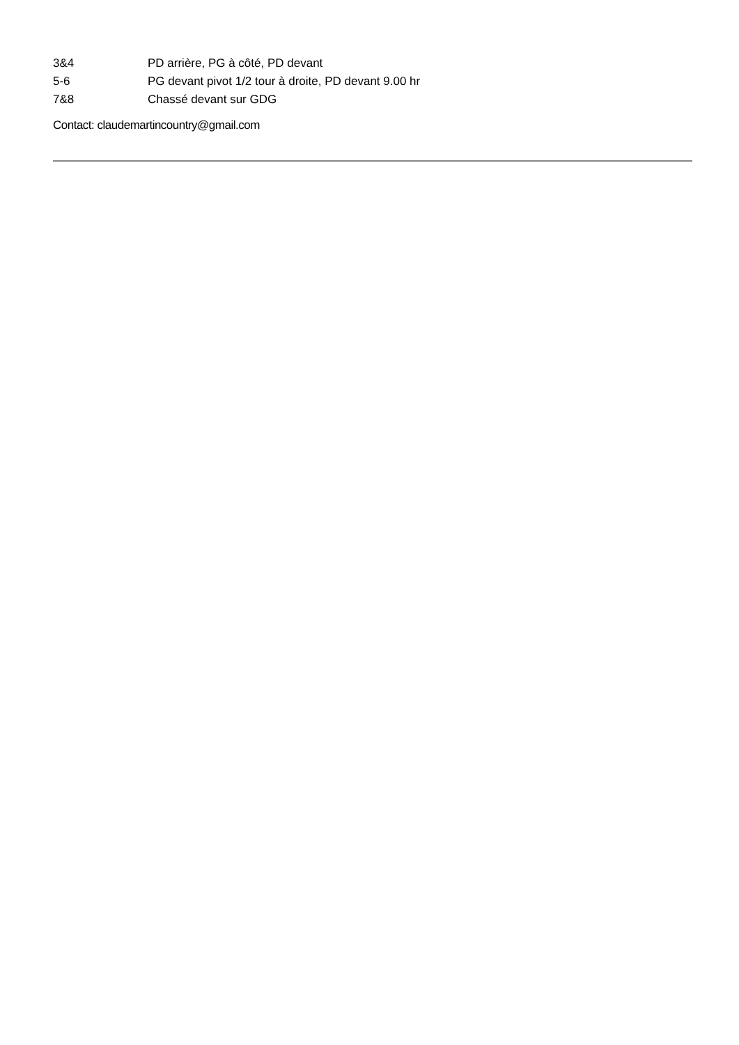3&4 PD arrière, PG à côté, PD devant
5-6 PG devant pivot 1/2 tour à droite, PD devant 9.00 hr
7&8 Chassé devant sur GDG
Contact: claudemartincountry@gmail.com